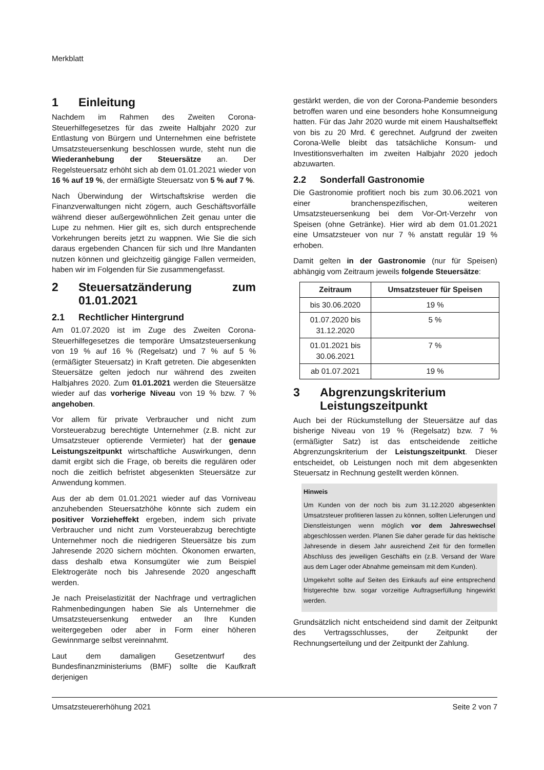Merkblatt
1 Einleitung
Nachdem im Rahmen des Zweiten Corona-Steuerhilfegesetzes für das zweite Halbjahr 2020 zur Entlastung von Bürgern und Unternehmen eine befristete Umsatzsteuersenkung beschlossen wurde, steht nun die Wiederanhebung der Steuersätze an. Der Regelsteuersatz erhöht sich ab dem 01.01.2021 wieder von 16 % auf 19 %, der ermäßigte Steuersatz von 5 % auf 7 %.
Nach Überwindung der Wirtschaftskrise werden die Finanzverwaltungen nicht zögern, auch Geschäftsvorfälle während dieser außergewöhnlichen Zeit genau unter die Lupe zu nehmen. Hier gilt es, sich durch entsprechende Vorkehrungen bereits jetzt zu wappnen. Wie Sie die sich daraus ergebenden Chancen für sich und Ihre Mandanten nutzen können und gleichzeitig gängige Fallen vermeiden, haben wir im Folgenden für Sie zusammengefasst.
2 Steuersatzänderung zum 01.01.2021
2.1 Rechtlicher Hintergrund
Am 01.07.2020 ist im Zuge des Zweiten Corona-Steuerhilfegesetzes die temporäre Umsatzsteuersenkung von 19 % auf 16 % (Regelsatz) und 7 % auf 5 % (ermäßigter Steuersatz) in Kraft getreten. Die abgesenkten Steuersätze gelten jedoch nur während des zweiten Halbjahres 2020. Zum 01.01.2021 werden die Steuersätze wieder auf das vorherige Niveau von 19 % bzw. 7 % angehoben.
Vor allem für private Verbraucher und nicht zum Vorsteuerabzug berechtigte Unternehmer (z.B. nicht zur Umsatzsteuer optierende Vermieter) hat der genaue Leistungszeitpunkt wirtschaftliche Auswirkungen, denn damit ergibt sich die Frage, ob bereits die regulären oder noch die zeitlich befristet abgesenkten Steuersätze zur Anwendung kommen.
Aus der ab dem 01.01.2021 wieder auf das Vorniveau anzuhebenden Steuersatzhöhe könnte sich zudem ein positiver Vorzieheffekt ergeben, indem sich private Verbraucher und nicht zum Vorsteuerabzug berechtigte Unternehmer noch die niedrigeren Steuersätze bis zum Jahresende 2020 sichern möchten. Ökonomen erwarten, dass deshalb etwa Konsumgüter wie zum Beispiel Elektrogeräte noch bis Jahresende 2020 angeschafft werden.
Je nach Preiselastizität der Nachfrage und vertraglichen Rahmenbedingungen haben Sie als Unternehmer die Umsatzsteuersenkung entweder an Ihre Kunden weitergegeben oder aber in Form einer höheren Gewinnmarge selbst vereinnahmt.
Laut dem damaligen Gesetzentwurf des Bundesfinanzministeriums (BMF) sollte die Kaufkraft derjenigen
gestärkt werden, die von der Corona-Pandemie besonders betroffen waren und eine besonders hohe Konsumneigung hatten. Für das Jahr 2020 wurde mit einem Haushaltseffekt von bis zu 20 Mrd. € gerechnet. Aufgrund der zweiten Corona-Welle bleibt das tatsächliche Konsum- und Investitionsverhalten im zweiten Halbjahr 2020 jedoch abzuwarten.
2.2 Sonderfall Gastronomie
Die Gastronomie profitiert noch bis zum 30.06.2021 von einer branchenspezifischen, weiteren Umsatzsteuersenkung bei dem Vor-Ort-Verzehr von Speisen (ohne Getränke). Hier wird ab dem 01.01.2021 eine Umsatzsteuer von nur 7 % anstatt regulär 19 % erhoben.
Damit gelten in der Gastronomie (nur für Speisen) abhängig vom Zeitraum jeweils folgende Steuersätze:
| Zeitraum | Umsatzsteuer für Speisen |
| --- | --- |
| bis 30.06.2020 | 19 % |
| 01.07.2020 bis 31.12.2020 | 5 % |
| 01.01.2021 bis 30.06.2021 | 7 % |
| ab 01.07.2021 | 19 % |
3 Abgrenzungskriterium Leistungszeitpunkt
Auch bei der Rückumstellung der Steuersätze auf das bisherige Niveau von 19 % (Regelsatz) bzw. 7 % (ermäßigter Satz) ist das entscheidende zeitliche Abgrenzungskriterium der Leistungszeitpunkt. Dieser entscheidet, ob Leistungen noch mit dem abgesenkten Steuersatz in Rechnung gestellt werden können.
Hinweis
Um Kunden von der noch bis zum 31.12.2020 abgesenkten Umsatzsteuer profitieren lassen zu können, sollten Lieferungen und Dienstleistungen wenn möglich vor dem Jahreswechsel abgeschlossen werden. Planen Sie daher gerade für das hektische Jahresende in diesem Jahr ausreichend Zeit für den formellen Abschluss des jeweiligen Geschäfts ein (z.B. Versand der Ware aus dem Lager oder Abnahme gemeinsam mit dem Kunden).
Umgekehrt sollte auf Seiten des Einkaufs auf eine entsprechend fristgerechte bzw. sogar vorzeitige Auftragserfüllung hingewirkt werden.
Grundsätzlich nicht entscheidend sind damit der Zeitpunkt des Vertragsschlusses, der Zeitpunkt der Rechnungserteilung und der Zeitpunkt der Zahlung.
Umsatzsteuererhöhung 2021 Seite 2 von 7